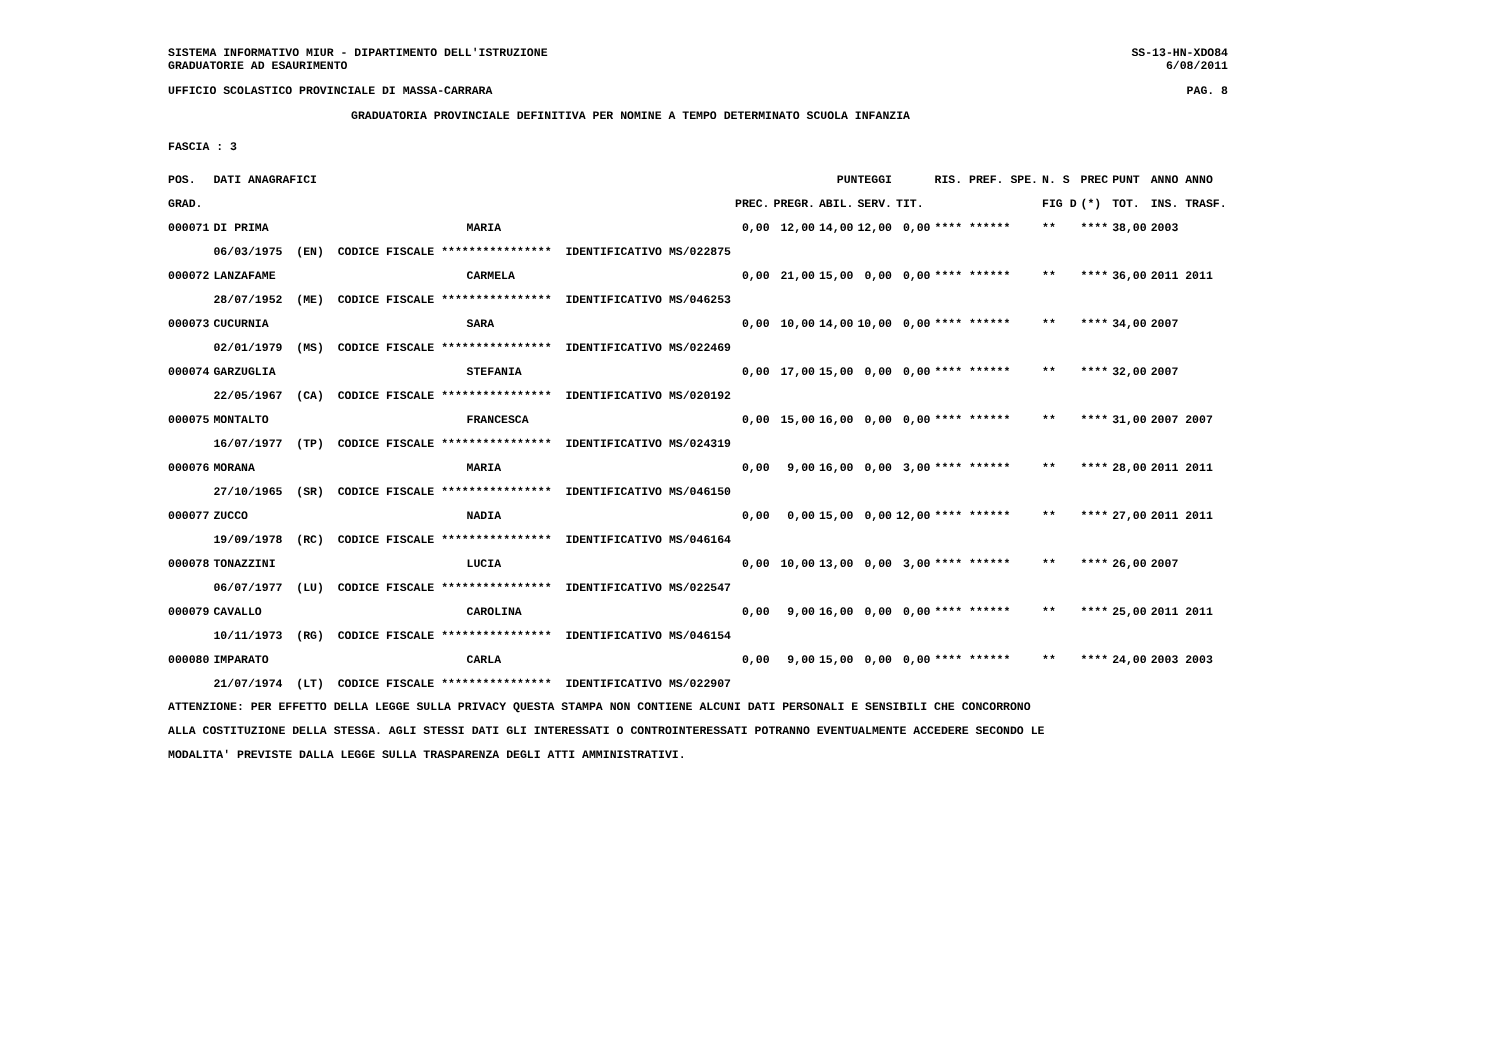SISTEMA INFORMATIVO MIUR - DIPARTIMENTO DELL'ISTRUZIONE SS-13-HN-XDO84
GRADUATORIE AD ESAURIMENTO 6/08/2011
UFFICIO SCOLASTICO PROVINCIALE DI MASSA-CARRARA PAG. 8
GRADUATORIA PROVINCIALE DEFINITIVA PER NOMINE A TEMPO DETERMINATO SCUOLA INFANZIA
FASCIA : 3
| POS. | DATI ANAGRAFICI | | | | | PUNTEGGI | | | RIS. PREF. SPE. | N. S | PREC | PUNT | ANNO ANNO |
| --- | --- | --- | --- | --- | --- | --- | --- | --- | --- | --- | --- | --- | --- |
| GRAD. | | | | PREC. | PREGR. | ABIL. | SERV. | TIT. | | FIG D | (*) | TOT. | INS. TRASF. |
| 000071 | DI PRIMA | MARIA | | 0,00 | 12,00 | 14,00 | 12,00 | 0,00 | **** ****** | ** | **** | 38,00 | 2003 |
| | 06/03/1975 (EN) CODICE FISCALE **************** IDENTIFICATIVO MS/022875 | | | | | | | | | | | | |
| 000072 | LANZAFAME | CARMELA | | 0,00 | 21,00 | 15,00 | 0,00 | 0,00 | **** ****** | ** | **** | 36,00 | 2011 2011 |
| | 28/07/1952 (ME) CODICE FISCALE **************** IDENTIFICATIVO MS/046253 | | | | | | | | | | | | |
| 000073 | CUCURNIA | SARA | | 0,00 | 10,00 | 14,00 | 10,00 | 0,00 | **** ****** | ** | **** | 34,00 | 2007 |
| | 02/01/1979 (MS) CODICE FISCALE **************** IDENTIFICATIVO MS/022469 | | | | | | | | | | | | |
| 000074 | GARZUGLIA | STEFANIA | | 0,00 | 17,00 | 15,00 | 0,00 | 0,00 | **** ****** | ** | **** | 32,00 | 2007 |
| | 22/05/1967 (CA) CODICE FISCALE **************** IDENTIFICATIVO MS/020192 | | | | | | | | | | | | |
| 000075 | MONTALTO | FRANCESCA | | 0,00 | 15,00 | 16,00 | 0,00 | 0,00 | **** ****** | ** | **** | 31,00 | 2007 2007 |
| | 16/07/1977 (TP) CODICE FISCALE **************** IDENTIFICATIVO MS/024319 | | | | | | | | | | | | |
| 000076 | MORANA | MARIA | | 0,00 | 9,00 | 16,00 | 0,00 | 3,00 | **** ****** | ** | **** | 28,00 | 2011 2011 |
| | 27/10/1965 (SR) CODICE FISCALE **************** IDENTIFICATIVO MS/046150 | | | | | | | | | | | | |
| 000077 | ZUCCO | NADIA | | 0,00 | 0,00 | 15,00 | 0,00 | 12,00 | **** ****** | ** | **** | 27,00 | 2011 2011 |
| | 19/09/1978 (RC) CODICE FISCALE **************** IDENTIFICATIVO MS/046164 | | | | | | | | | | | | |
| 000078 | TONAZZINI | LUCIA | | 0,00 | 10,00 | 13,00 | 0,00 | 3,00 | **** ****** | ** | **** | 26,00 | 2007 |
| | 06/07/1977 (LU) CODICE FISCALE **************** IDENTIFICATIVO MS/022547 | | | | | | | | | | | | |
| 000079 | CAVALLO | CAROLINA | | 0,00 | 9,00 | 16,00 | 0,00 | 0,00 | **** ****** | ** | **** | 25,00 | 2011 2011 |
| | 10/11/1973 (RG) CODICE FISCALE **************** IDENTIFICATIVO MS/046154 | | | | | | | | | | | | |
| 000080 | IMPARATO | CARLA | | 0,00 | 9,00 | 15,00 | 0,00 | 0,00 | **** ****** | ** | **** | 24,00 | 2003 2003 |
| | 21/07/1974 (LT) CODICE FISCALE **************** IDENTIFICATIVO MS/022907 | | | | | | | | | | | | |
ATTENZIONE: PER EFFETTO DELLA LEGGE SULLA PRIVACY QUESTA STAMPA NON CONTIENE ALCUNI DATI PERSONALI E SENSIBILI CHE CONCORRONO
ALLA COSTITUZIONE DELLA STESSA. AGLI STESSI DATI GLI INTERESSATI O CONTROINTERESSATI POTRANNO EVENTUALMENTE ACCEDERE SECONDO LE
MODALITA' PREVISTE DALLA LEGGE SULLA TRASPARENZA DEGLI ATTI AMMINISTRATIVI.